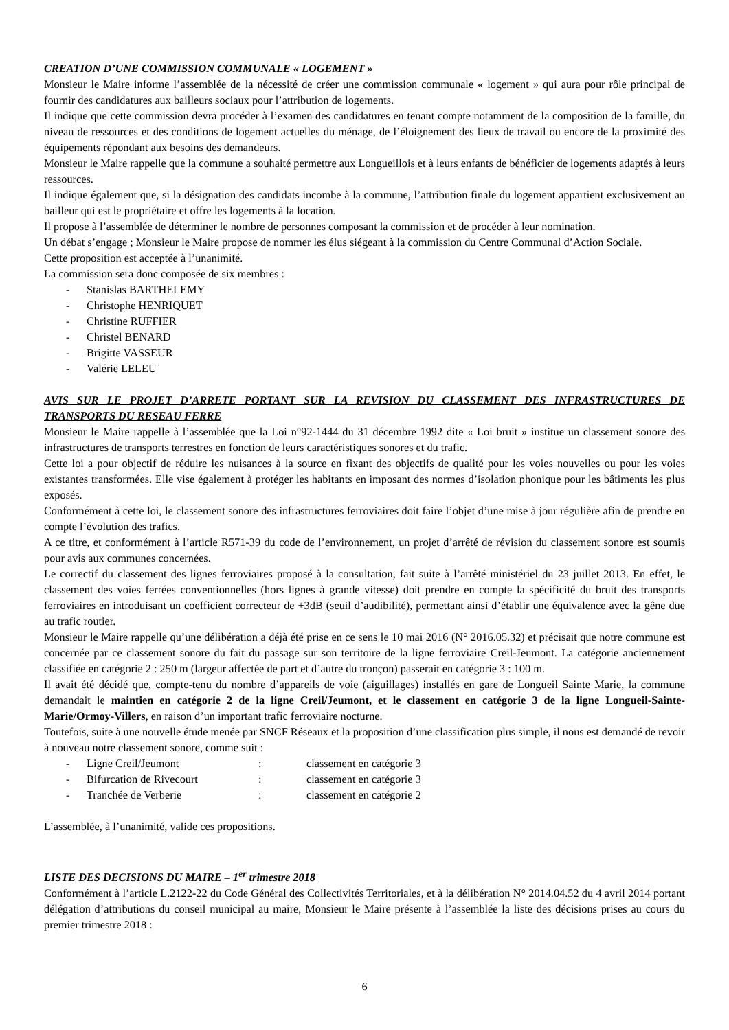CREATION D’UNE COMMISSION COMMUNALE « LOGEMENT »
Monsieur le Maire informe l’assemblée de la nécessité de créer une commission communale « logement » qui aura pour rôle principal de fournir des candidatures aux bailleurs sociaux pour l’attribution de logements.
Il indique que cette commission devra procéder à l’examen des candidatures en tenant compte notamment de la composition de la famille, du niveau de ressources et des conditions de logement actuelles du ménage, de l’éloignement des lieux de travail ou encore de la proximité des équipements répondant aux besoins des demandeurs.
Monsieur le Maire rappelle que la commune a souhaité permettre aux Longueillois et à leurs enfants de bénéficier de logements adaptés à leurs ressources.
Il indique également que, si la désignation des candidats incombe à la commune, l’attribution finale du logement appartient exclusivement au bailleur qui est le propriétaire et offre les logements à la location.
Il propose à l’assemblée de déterminer le nombre de personnes composant la commission et de procéder à leur nomination.
Un débat s’engage ; Monsieur le Maire propose de nommer les élus siégeant à la commission du Centre Communal d’Action Sociale.
Cette proposition est acceptée à l’unanimité.
La commission sera donc composée de six membres :
- Stanislas BARTHELEMY
- Christophe HENRIQUET
- Christine RUFFIER
- Christel BENARD
- Brigitte VASSEUR
- Valérie LELEU
AVIS SUR LE PROJET D’ARRETE PORTANT SUR LA REVISION DU CLASSEMENT DES INFRASTRUCTURES DE TRANSPORTS DU RESEAU FERRE
Monsieur le Maire rappelle à l’assemblée que la Loi n°92-1444 du 31 décembre 1992 dite « Loi bruit » institue un classement sonore des infrastructures de transports terrestres en fonction de leurs caractéristiques sonores et du trafic.
Cette loi a pour objectif de réduire les nuisances à la source en fixant des objectifs de qualité pour les voies nouvelles ou pour les voies existantes transformées. Elle vise également à protéger les habitants en imposant des normes d’isolation phonique pour les bâtiments les plus exposés.
Conformément à cette loi, le classement sonore des infrastructures ferroviaires doit faire l’objet d’une mise à jour régulière afin de prendre en compte l’évolution des trafics.
A ce titre, et conformément à l’article R571-39 du code de l’environnement, un projet d’arrêté de révision du classement sonore est soumis pour avis aux communes concernées.
Le correctif du classement des lignes ferroviaires proposé à la consultation, fait suite à l’arrêté ministériel du 23 juillet 2013. En effet, le classement des voies ferrées conventionnelles (hors lignes à grande vitesse) doit prendre en compte la spécificité du bruit des transports ferroviaires en introduisant un coefficient correcteur de +3dB (seuil d’audibilité), permettant ainsi d’établir une équivalence avec la gêne due au trafic routier.
Monsieur le Maire rappelle qu’une délibération a déjà été prise en ce sens le 10 mai 2016 (N° 2016.05.32) et précisait que notre commune est concernée par ce classement sonore du fait du passage sur son territoire de la ligne ferroviaire Creil-Jeumont. La catégorie anciennement classifiée en catégorie 2 : 250 m (largeur affectée de part et d’autre du tronçon) passerait en catégorie 3 : 100 m.
Il avait été décidé que, compte-tenu du nombre d’appareils de voie (aiguillages) installés en gare de Longueil Sainte Marie, la commune demandait le maintien en catégorie 2 de la ligne Creil/Jeumont, et le classement en catégorie 3 de la ligne Longueil-Sainte-Marie/Ormoy-Villers, en raison d’un important trafic ferroviaire nocturne.
Toutefois, suite à une nouvelle étude menée par SNCF Réseaux et la proposition d’une classification plus simple, il nous est demandé de revoir à nouveau notre classement sonore, comme suit :
- Ligne Creil/Jeumont : classement en catégorie 3
- Bifurcation de Rivecourt : classement en catégorie 3
- Tranchée de Verberie : classement en catégorie 2
L’assemblée, à l’unanimité, valide ces propositions.
LISTE DES DECISIONS DU MAIRE – 1<sup>er</sup> trimestre 2018
Conformément à l’article L.2122-22 du Code Général des Collectivités Territoriales, et à la délibération N° 2014.04.52 du 4 avril 2014 portant délégation d’attributions du conseil municipal au maire, Monsieur le Maire présente à l’assemblée la liste des décisions prises au cours du premier trimestre 2018 :
6